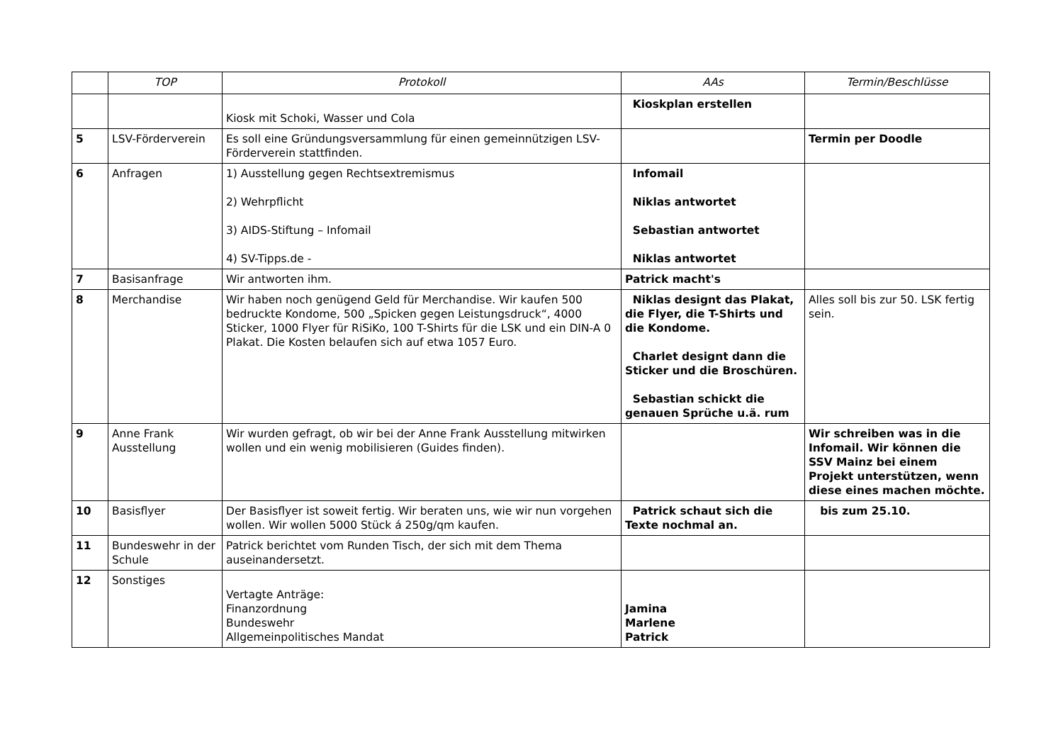| | TOP | Protokoll | AAs | Termin/Beschlüsse |
| --- | --- | --- | --- | --- |
| | | Kiosk mit Schoki, Wasser und Cola | Kioskplan erstellen | |
| 5 | LSV-Förderverein | Es soll eine Gründungsversammlung für einen gemeinnützigen LSV-Förderverein stattfinden. | | Termin per Doodle |
| 6 | Anfragen | 1) Ausstellung gegen Rechtsextremismus 2) Wehrpflicht 3) AIDS-Stiftung – Infomail 4) SV-Tipps.de - | Infomail Niklas antwortet Sebastian antwortet Niklas antwortet | |
| 7 | Basisanfrage | Wir antworten ihm. | Patrick macht's | |
| 8 | Merchandise | Wir haben noch genügend Geld für Merchandise. Wir kaufen 500 bedruckte Kondome, 500 „Spicken gegen Leistungsdruck“, 4000 Sticker, 1000 Flyer für RiSiKo, 100 T-Shirts für die LSK und ein DIN-A 0 Plakat. Die Kosten belaufen sich auf etwa 1057 Euro. | Niklas designt das Plakat, die Flyer, die T-Shirts und die Kondome. Charlet designt dann die Sticker und die Broschüren. Sebastian schickt die genauen Sprüche u.ä. rum | Alles soll bis zur 50. LSK fertig sein. |
| 9 | Anne Frank Ausstellung | Wir wurden gefragt, ob wir bei der Anne Frank Ausstellung mitwirken wollen und ein wenig mobilisieren (Guides finden). | | Wir schreiben was in die Infomail. Wir können die SSV Mainz bei einem Projekt unterstützen, wenn diese eines machen möchte. |
| 10 | Basisflyer | Der Basisflyer ist soweit fertig. Wir beraten uns, wie wir nun vorgehen wollen. Wir wollen 5000 Stück á 250g/qm kaufen. | Patrick schaut sich die Texte nochmal an. | bis zum 25.10. |
| 11 | Bundeswehr in der Schule | Patrick berichtet vom Runden Tisch, der sich mit dem Thema auseinandersetzt. | | |
| 12 | Sonstiges | Vertagte Anträge: Finanzordnung Bundeswehr Allgemeinpolitisches Mandat | Jamina Marlene Patrick | |